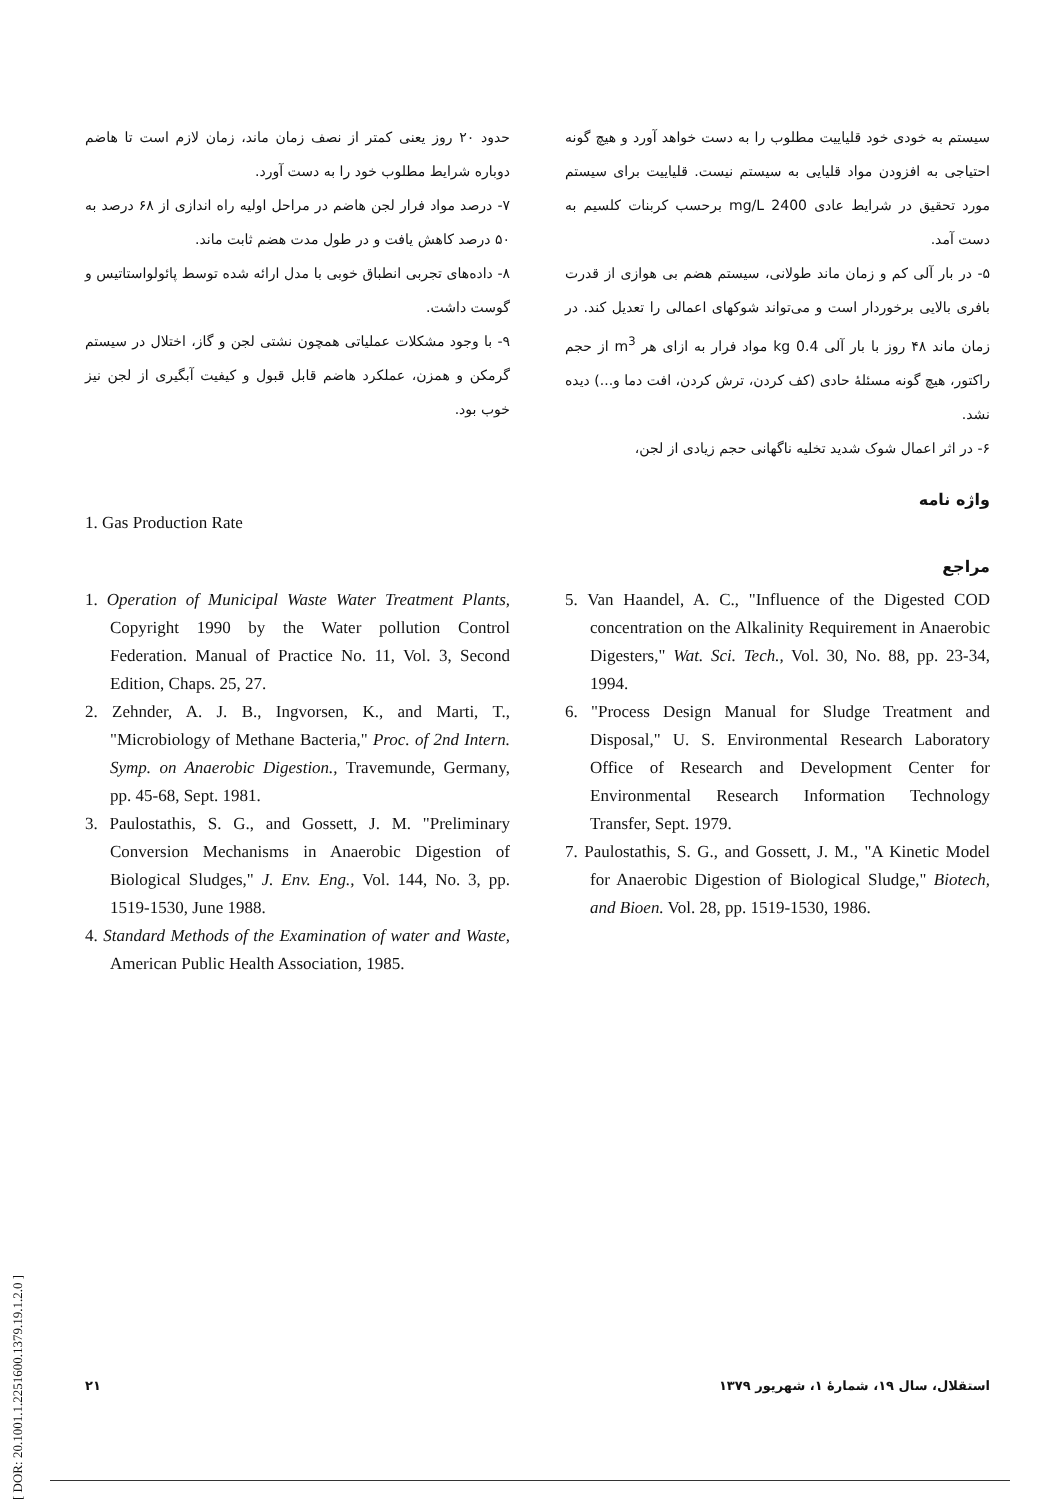سیستم به خودی خود قلیاییت مطلوب را به دست خواهد آورد و هیچ گونه احتیاجی به افزودن مواد قلیایی به سیستم نیست. قلیاییت برای سیستم مورد تحقیق در شرایط عادی 2400 mg/L برحسب کربنات کلسیم به دست آمد.
۵- در بار آلی کم و زمان ماند طولانی، سیستم هضم بی هوازی از قدرت بافری بالایی برخوردار است و می‌تواند شوکهای اعمالی را تعدیل کند. در زمان ماند ۴۸ روز با بار آلی 0.4 kg مواد فرار به ازای هر m<sup>3</sup> از حجم راکتور، هیچ گونه مسئلهٔ حادی (کف کردن، ترش کردن، افت دما و...) دیده نشد.
۶- در اثر اعمال شوک شدید تخلیه ناگهانی حجم زیادی از لجن،
حدود ۲۰ روز یعنی کمتر از نصف زمان ماند، زمان لازم است تا هاضم دوباره شرایط مطلوب خود را به دست آورد.
۷- درصد مواد فرار لجن هاضم در مراحل اولیه راه اندازی از ۶۸ درصد به ۵۰ درصد کاهش یافت و در طول مدت هضم ثابت ماند.
۸- داده‌های تجربی انطباق خوبی با مدل ارائه شده توسط پائولواستاتیس و گوست داشت.
۹- با وجود مشکلات عملیاتی همچون نشتی لجن و گاز، اختلال در سیستم گرمکن و همزن، عملکرد هاضم قابل قبول و کیفیت آبگیری از لجن نیز خوب بود.
واژه نامه
1. Gas Production Rate
مراجع
1. Operation of Municipal Waste Water Treatment Plants, Copyright 1990 by the Water pollution Control Federation. Manual of Practice No. 11, Vol. 3, Second Edition, Chaps. 25, 27.
2. Zehnder, A. J. B., Ingvorsen, K., and Marti, T., "Microbiology of Methane Bacteria," Proc. of 2nd Intern. Symp. on Anaerobic Digestion., Travemunde, Germany, pp. 45-68, Sept. 1981.
3. Paulostathis, S. G., and Gossett, J. M. "Preliminary Conversion Mechanisms in Anaerobic Digestion of Biological Sludges," J. Env. Eng., Vol. 144, No. 3, pp. 1519-1530, June 1988.
4. Standard Methods of the Examination of water and Waste, American Public Health Association, 1985.
5. Van Haandel, A. C., "Influence of the Digested COD concentration on the Alkalinity Requirement in Anaerobic Digesters," Wat. Sci. Tech., Vol. 30, No. 88, pp. 23-34, 1994.
6. "Process Design Manual for Sludge Treatment and Disposal," U. S. Environmental Research Laboratory Office of Research and Development Center for Environmental Research Information Technology Transfer, Sept. 1979.
7. Paulostathis, S. G., and Gossett, J. M., "A Kinetic Model for Anaerobic Digestion of Biological Sludge," Biotech, and Bioen. Vol. 28, pp. 1519-1530, 1986.
[ DOR: 20.1001.1.2251600.1379.19.1.2.0 ]
۲۱ استقلال، سال ۱۹، شمارهٔ ۱، شهریور ۱۳۷۹